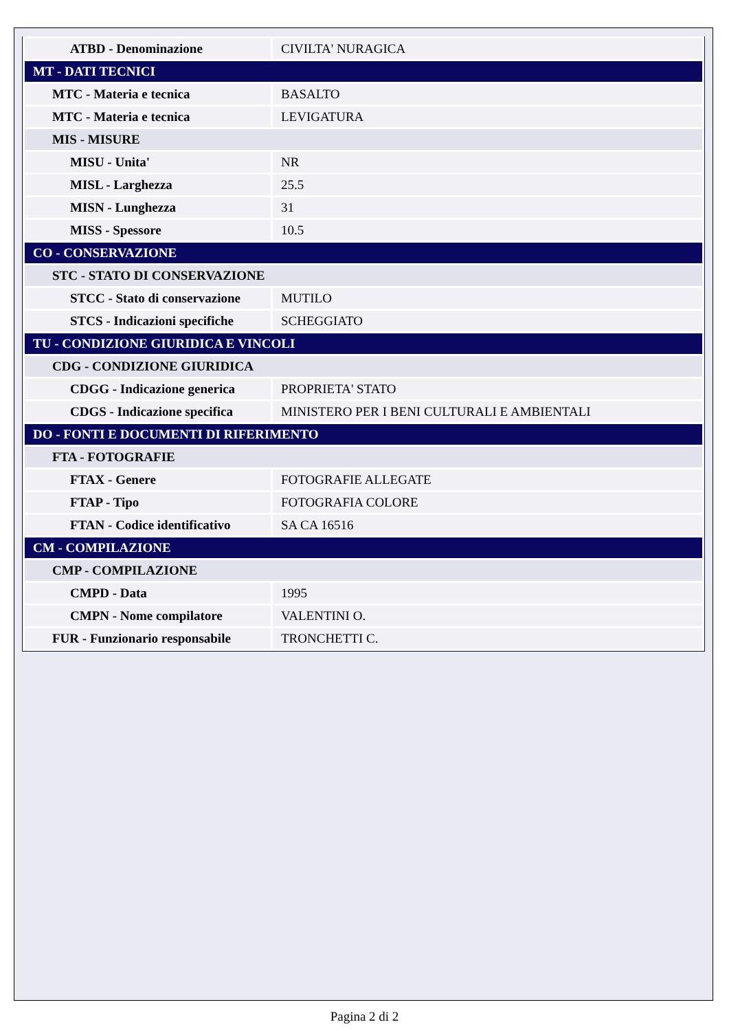| ATBD - Denominazione | CIVILTA' NURAGICA |
| MT - DATI TECNICI | |
| MTC - Materia e tecnica | BASALTO |
| MTC - Materia e tecnica | LEVIGATURA |
| MIS - MISURE | |
| MISU - Unita' | NR |
| MISL - Larghezza | 25.5 |
| MISN - Lunghezza | 31 |
| MISS - Spessore | 10.5 |
| CO - CONSERVAZIONE | |
| STC - STATO DI CONSERVAZIONE | |
| STCC - Stato di conservazione | MUTILO |
| STCS - Indicazioni specifiche | SCHEGGIATO |
| TU - CONDIZIONE GIURIDICA E VINCOLI | |
| CDG - CONDIZIONE GIURIDICA | |
| CDGG - Indicazione generica | PROPRIETA' STATO |
| CDGS - Indicazione specifica | MINISTERO PER I BENI CULTURALI E AMBIENTALI |
| DO - FONTI E DOCUMENTI DI RIFERIMENTO | |
| FTA - FOTOGRAFIE | |
| FTAX - Genere | FOTOGRAFIE ALLEGATE |
| FTAP - Tipo | FOTOGRAFIA COLORE |
| FTAN - Codice identificativo | SA CA 16516 |
| CM - COMPILAZIONE | |
| CMP - COMPILAZIONE | |
| CMPD - Data | 1995 |
| CMPN - Nome compilatore | VALENTINI O. |
| FUR - Funzionario responsabile | TRONCHETTI C. |
Pagina 2 di 2